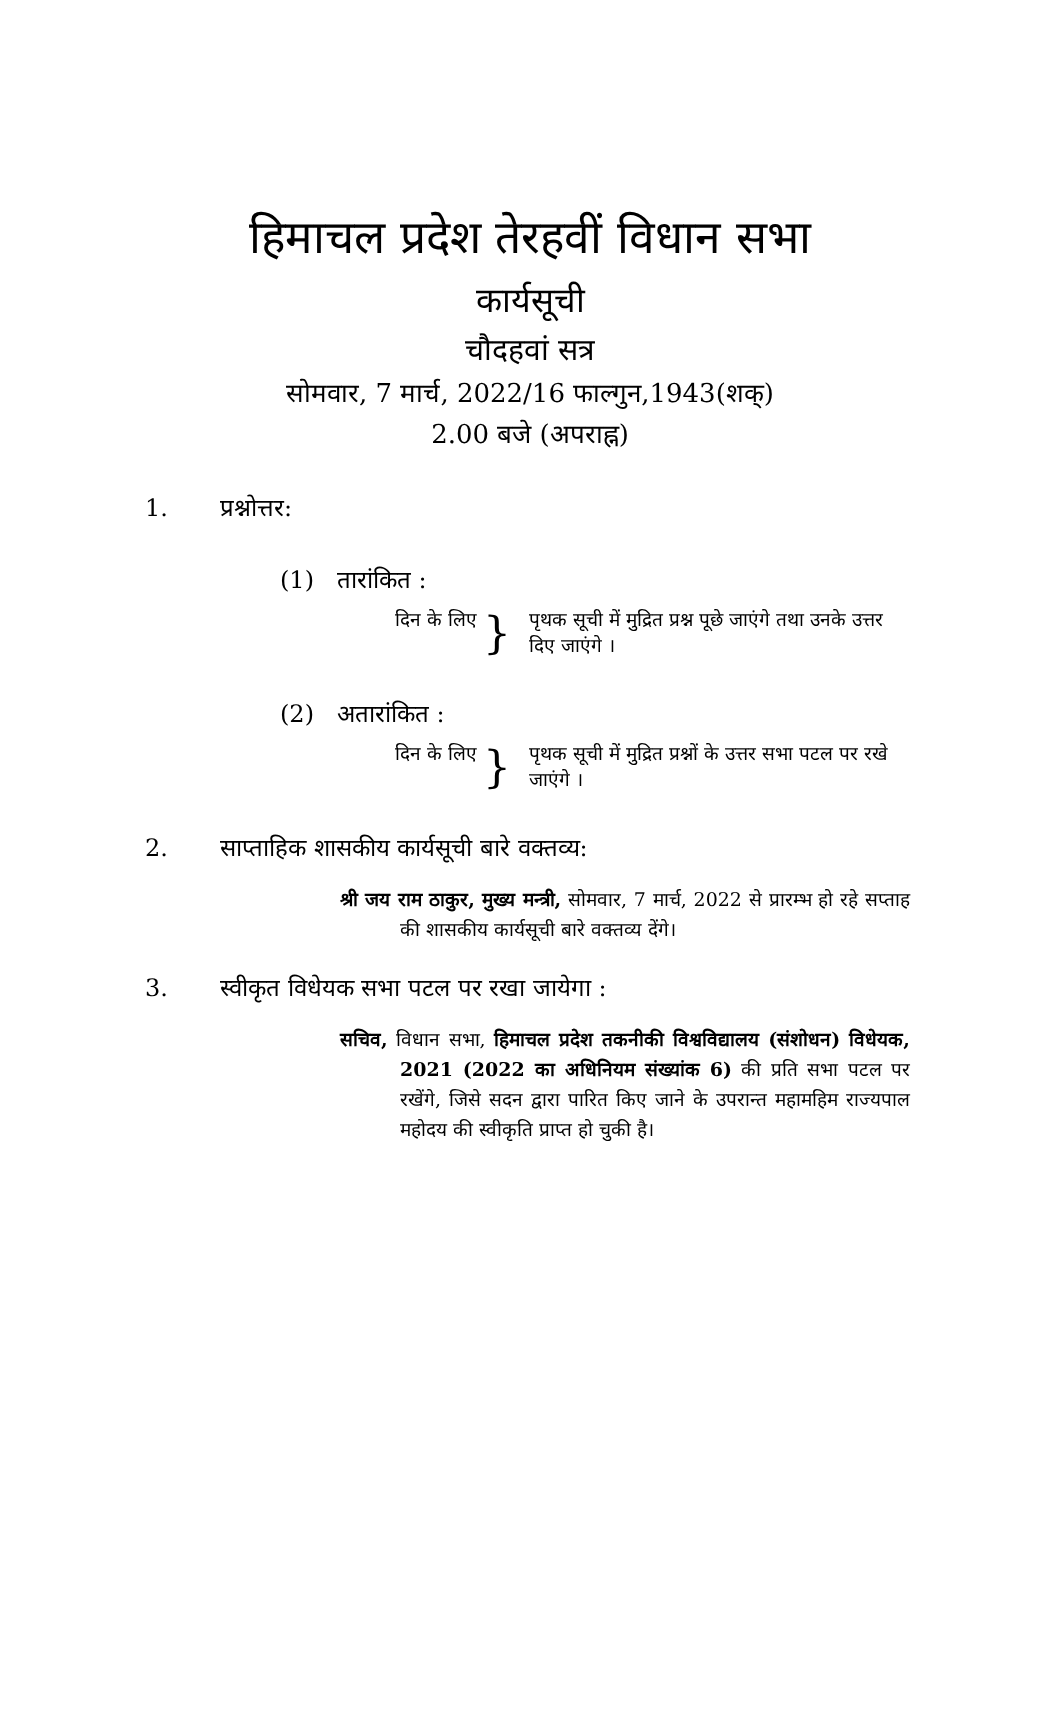हिमाचल प्रदेश तेरहवीं विधान सभा
कार्यसूची
चौदहवां सत्र
सोमवार, 7 मार्च, 2022/16 फाल्गुन,1943(शक्)
2.00 बजे (अपराह्न)
1. प्रश्नोत्तर:
(1) तारांकित :
दिन के लिए } पृथक सूची में मुद्रित प्रश्न पूछे जाएंगे तथा उनके उत्तर दिए जाएंगे ।
(2) अतारांकित :
दिन के लिए } पृथक सूची में मुद्रित प्रश्नों के उत्तर सभा पटल पर रखे जाएंगे ।
2. साप्ताहिक शासकीय कार्यसूची बारे वक्तव्य:
श्री जय राम ठाकुर, मुख्य मन्त्री, सोमवार, 7 मार्च, 2022 से प्रारम्भ हो रहे सप्ताह की शासकीय कार्यसूची बारे वक्तव्य देंगे।
3. स्वीकृत विधेयक सभा पटल पर रखा जायेगा :
सचिव, विधान सभा, हिमाचल प्रदेश तकनीकी विश्वविद्यालय (संशोधन) विधेयक, 2021 (2022 का अधिनियम संख्यांक 6) की प्रति सभा पटल पर रखेंगे, जिसे सदन द्वारा पारित किए जाने के उपरान्त महामहिम राज्यपाल महोदय की स्वीकृति प्राप्त हो चुकी है।